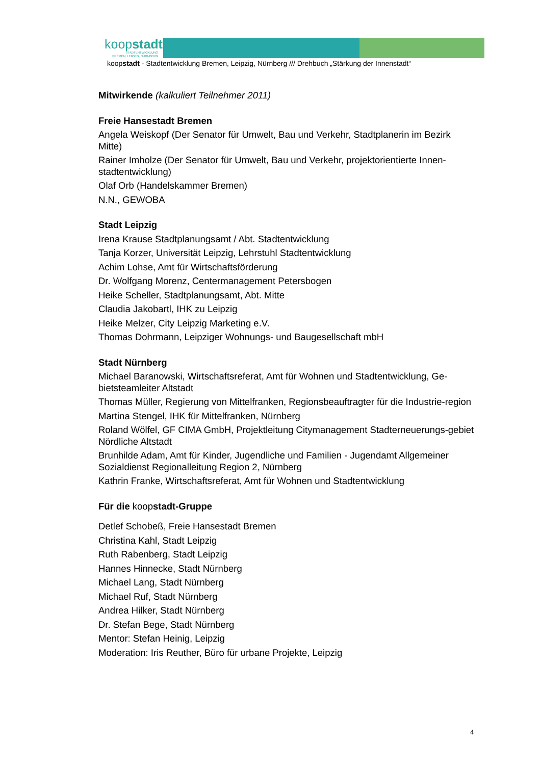koopstadt
STADTENTWICKLUNG
BREMEN, LEIPZIG, NÜRNBERG
koopstadt - Stadtentwicklung Bremen, Leipzig, Nürnberg /// Drehbuch „Stärkung der Innenstadt“
Mitwirkende (kalkuliert Teilnehmer 2011)
Freie Hansestadt Bremen
Angela Weiskopf (Der Senator für Umwelt, Bau und Verkehr, Stadtplanerin im Bezirk Mitte)
Rainer Imholze (Der Senator für Umwelt, Bau und Verkehr, projektorientierte Innen-stadtentwicklung)
Olaf Orb (Handelskammer Bremen)
N.N., GEWOBA
Stadt Leipzig
Irena Krause Stadtplanungsamt / Abt. Stadtentwicklung
Tanja Korzer, Universität Leipzig, Lehrstuhl Stadtentwicklung
Achim Lohse, Amt für Wirtschaftsförderung
Dr. Wolfgang Morenz, Centermanagement Petersbogen
Heike Scheller, Stadtplanungsamt, Abt. Mitte
Claudia Jakobartl, IHK zu Leipzig
Heike Melzer, City Leipzig Marketing e.V.
Thomas Dohrmann, Leipziger Wohnungs- und Baugesellschaft mbH
Stadt Nürnberg
Michael Baranowski, Wirtschaftsreferat, Amt für Wohnen und Stadtentwicklung, Ge-bietsteamleiter Altstadt
Thomas Müller, Regierung von Mittelfranken, Regionsbeauftragter für die Industrie-region
Martina Stengel, IHK für Mittelfranken, Nürnberg
Roland Wölfel, GF CIMA GmbH, Projektleitung Citymanagement Stadterneuerungs-gebiet Nördliche Altstadt
Brunhilde Adam, Amt für Kinder, Jugendliche und Familien - Jugendamt Allgemeiner Sozialdienst Regionalleitung Region 2, Nürnberg
Kathrin Franke, Wirtschaftsreferat, Amt für Wohnen und Stadtentwicklung
Für die koopstadt-Gruppe
Detlef Schobeß, Freie Hansestadt Bremen
Christina Kahl, Stadt Leipzig
Ruth Rabenberg, Stadt Leipzig
Hannes Hinnecke, Stadt Nürnberg
Michael Lang, Stadt Nürnberg
Michael Ruf, Stadt Nürnberg
Andrea Hilker, Stadt Nürnberg
Dr. Stefan Bege, Stadt Nürnberg
Mentor: Stefan Heinig, Leipzig
Moderation: Iris Reuther, Büro für urbane Projekte, Leipzig
4